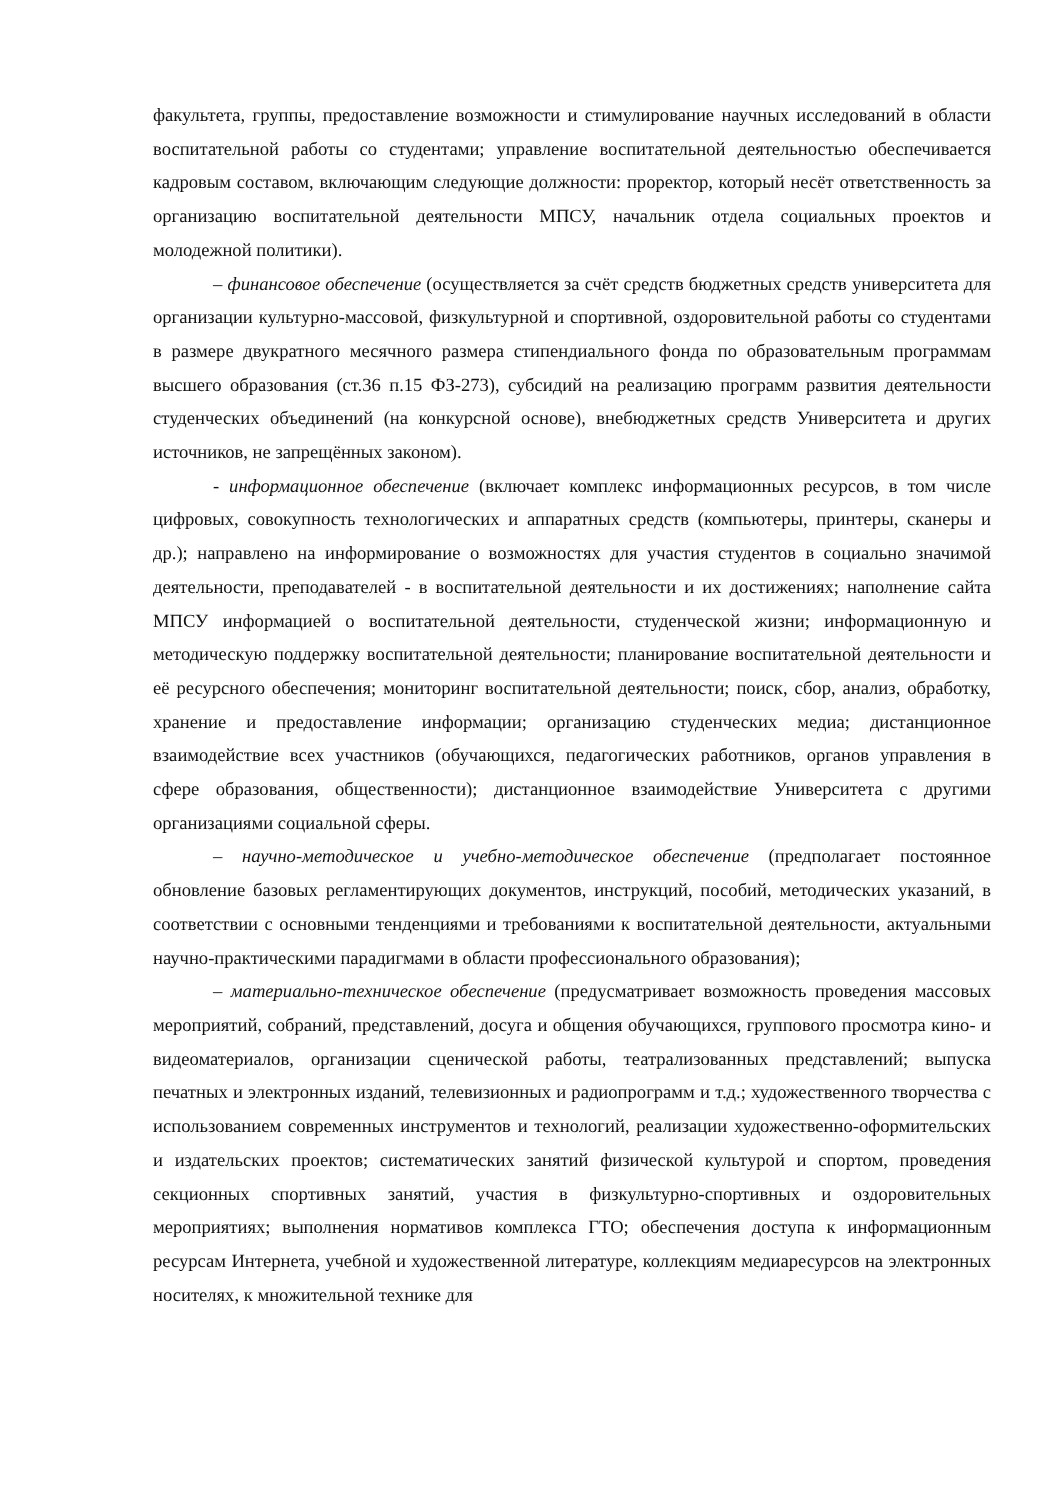факультета, группы, предоставление возможности и стимулирование научных исследований в области воспитательной работы со студентами; управление воспитательной деятельностью обеспечивается кадровым составом, включающим следующие должности: проректор, который несёт ответственность за организацию воспитательной деятельности МПСУ, начальник отдела социальных проектов и молодежной политики).
– финансовое обеспечение (осуществляется за счёт средств бюджетных средств университета для организации культурно-массовой, физкультурной и спортивной, оздоровительной работы со студентами в размере двукратного месячного размера стипендиального фонда по образовательным программам высшего образования (ст.36 п.15 ФЗ-273), субсидий на реализацию программ развития деятельности студенческих объединений (на конкурсной основе), внебюджетных средств Университета и других источников, не запрещённых законом).
- информационное обеспечение (включает комплекс информационных ресурсов, в том числе цифровых, совокупность технологических и аппаратных средств (компьютеры, принтеры, сканеры и др.); направлено на информирование о возможностях для участия студентов в социально значимой деятельности, преподавателей - в воспитательной деятельности и их достижениях; наполнение сайта МПСУ информацией о воспитательной деятельности, студенческой жизни; информационную и методическую поддержку воспитательной деятельности; планирование воспитательной деятельности и её ресурсного обеспечения; мониторинг воспитательной деятельности; поиск, сбор, анализ, обработку, хранение и предоставление информации; организацию студенческих медиа; дистанционное взаимодействие всех участников (обучающихся, педагогических работников, органов управления в сфере образования, общественности); дистанционное взаимодействие Университета с другими организациями социальной сферы.
– научно-методическое и учебно-методическое обеспечение (предполагает постоянное обновление базовых регламентирующих документов, инструкций, пособий, методических указаний, в соответствии с основными тенденциями и требованиями к воспитательной деятельности, актуальными научно-практическими парадигмами в области профессионального образования);
– материально-техническое обеспечение (предусматривает возможность проведения массовых мероприятий, собраний, представлений, досуга и общения обучающихся, группового просмотра кино- и видеоматериалов, организации сценической работы, театрализованных представлений; выпуска печатных и электронных изданий, телевизионных и радиопрограмм и т.д.; художественного творчества с использованием современных инструментов и технологий, реализации художественно-оформительских и издательских проектов; систематических занятий физической культурой и спортом, проведения секционных спортивных занятий, участия в физкультурно-спортивных и оздоровительных мероприятиях; выполнения нормативов комплекса ГТО; обеспечения доступа к информационным ресурсам Интернета, учебной и художественной литературе, коллекциям медиаресурсов на электронных носителях, к множительной технике для